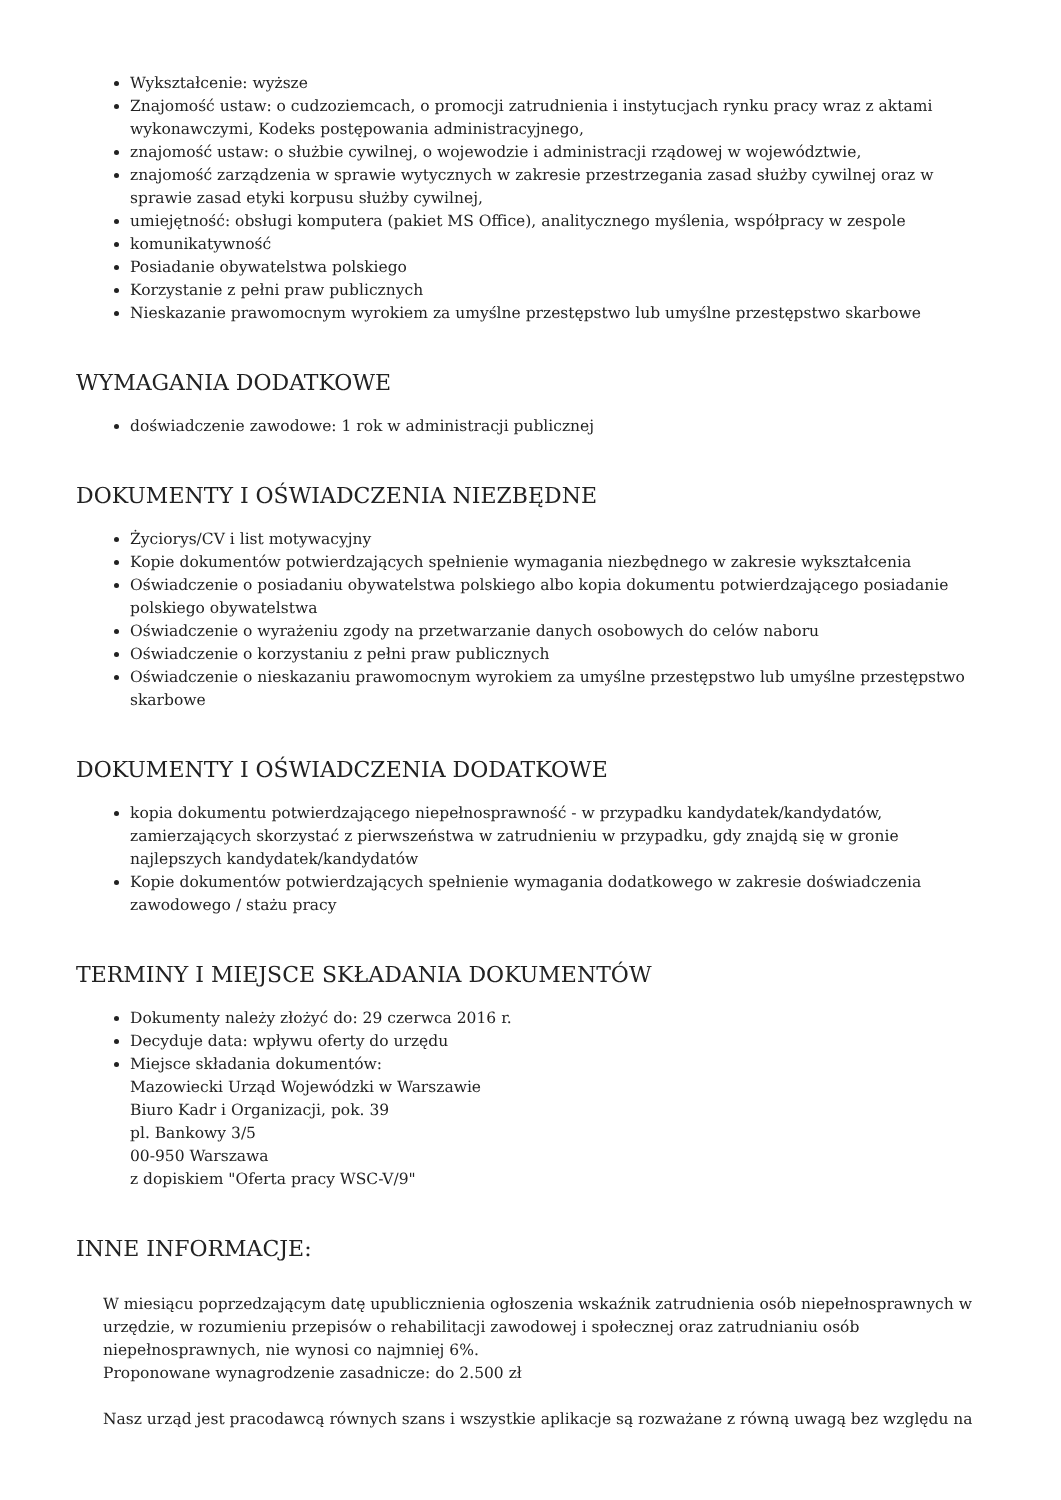Wykształcenie: wyższe
Znajomość ustaw: o cudzoziemcach, o promocji zatrudnienia i instytucjach rynku pracy wraz z aktami wykonawczymi, Kodeks postępowania administracyjnego,
znajomość ustaw: o służbie cywilnej, o wojewodzie i administracji rządowej w województwie,
znajomość zarządzenia w sprawie wytycznych w zakresie przestrzegania zasad służby cywilnej oraz w sprawie zasad etyki korpusu służby cywilnej,
umiejętność: obsługi komputera (pakiet MS Office), analitycznego myślenia, współpracy w zespole
komunikatywność
Posiadanie obywatelstwa polskiego
Korzystanie z pełni praw publicznych
Nieskazanie prawomocnym wyrokiem za umyślne przestępstwo lub umyślne przestępstwo skarbowe
WYMAGANIA DODATKOWE
doświadczenie zawodowe: 1 rok w administracji publicznej
DOKUMENTY I OŚWIADCZENIA NIEZBĘDNE
Życiorys/CV i list motywacyjny
Kopie dokumentów potwierdzających spełnienie wymagania niezbędnego w zakresie wykształcenia
Oświadczenie o posiadaniu obywatelstwa polskiego albo kopia dokumentu potwierdzającego posiadanie polskiego obywatelstwa
Oświadczenie o wyrażeniu zgody na przetwarzanie danych osobowych do celów naboru
Oświadczenie o korzystaniu z pełni praw publicznych
Oświadczenie o nieskazaniu prawomocnym wyrokiem za umyślne przestępstwo lub umyślne przestępstwo skarbowe
DOKUMENTY I OŚWIADCZENIA DODATKOWE
kopia dokumentu potwierdzającego niepełnosprawność - w przypadku kandydatek/kandydatów, zamierzających skorzystać z pierwszeństwa w zatrudnieniu w przypadku, gdy znajdą się w gronie najlepszych kandydatek/kandydatów
Kopie dokumentów potwierdzających spełnienie wymagania dodatkowego w zakresie doświadczenia zawodowego / stażu pracy
TERMINY I MIEJSCE SKŁADANIA DOKUMENTÓW
Dokumenty należy złożyć do: 29 czerwca 2016 r.
Decyduje data: wpływu oferty do urzędu
Miejsce składania dokumentów:
Mazowiecki Urząd Wojewódzki w Warszawie
Biuro Kadr i Organizacji, pok. 39
pl. Bankowy 3/5
00-950 Warszawa
z dopiskiem "Oferta pracy WSC-V/9"
INNE INFORMACJE:
W miesiącu poprzedzającym datę upublicznienia ogłoszenia wskaźnik zatrudnienia osób niepełnosprawnych w urzędzie, w rozumieniu przepisów o rehabilitacji zawodowej i społecznej oraz zatrudnianiu osób niepełnosprawnych, nie wynosi co najmniej 6%.
Proponowane wynagrodzenie zasadnicze: do 2.500 zł
Nasz urząd jest pracodawcą równych szans i wszystkie aplikacje są rozważane z równą uwagą bez względu na